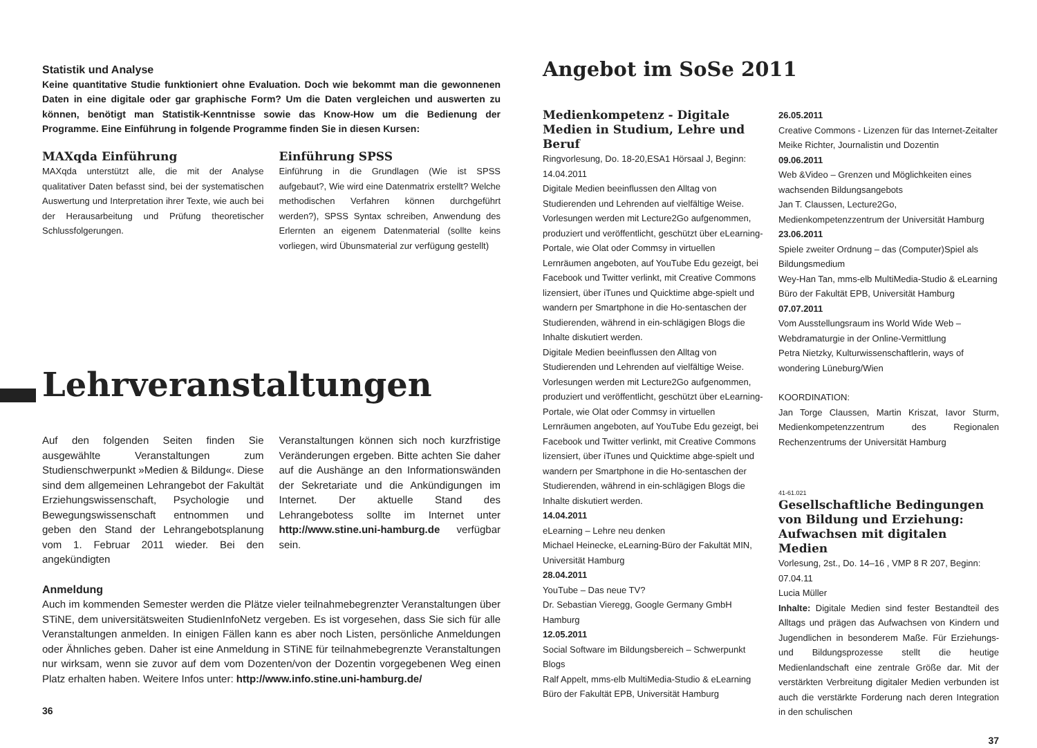Statistik und Analyse
Keine quantitative Studie funktioniert ohne Evaluation. Doch wie bekommt man die gewonnenen Daten in eine digitale oder gar graphische Form? Um die Daten vergleichen und auswerten zu können, benötigt man Statistik-Kenntnisse sowie das Know-How um die Bedienung der Programme. Eine Einführung in folgende Programme finden Sie in diesen Kursen:
MAXqda Einführung
MAXqda unterstützt alle, die mit der Analyse qualitativer Daten befasst sind, bei der systematischen Auswertung und Interpretation ihrer Texte, wie auch bei der Herausarbeitung und Prüfung theoretischer Schlussfolgerungen.
Einführung SPSS
Einführung in die Grundlagen (Wie ist SPSS aufgebaut?, Wie wird eine Datenmatrix erstellt? Welche methodischen Verfahren können durchgeführt werden?), SPSS Syntax schreiben, Anwendung des Erlernten an eigenem Datenmaterial (sollte keins vorliegen, wird Übunsmaterial zur verfügung gestellt)
Lehrveranstaltungen
Auf den folgenden Seiten finden Sie ausgewählte Veranstaltungen zum Studienschwerpunkt »Medien & Bildung«. Diese sind dem allgemeinen Lehrangebot der Fakultät Erziehungswissenschaft, Psychologie und Bewegungswissenschaft entnommen und geben den Stand der Lehrangebotsplanung vom 1. Februar 2011 wieder. Bei den angekündigten
Veranstaltungen können sich noch kurzfristige Veränderungen ergeben. Bitte achten Sie daher auf die Aushänge an den Informationswänden der Sekretariate und die Ankündigungen im Internet. Der aktuelle Stand des Lehrangebotess sollte im Internet unter http://www.stine.uni-hamburg.de verfügbar sein.
Anmeldung
Auch im kommenden Semester werden die Plätze vieler teilnahmebegrenzter Veranstaltungen über STiNE, dem universitätsweiten StudienInfoNetz vergeben. Es ist vorgesehen, dass Sie sich für alle Veranstaltungen anmelden. In einigen Fällen kann es aber noch Listen, persönliche Anmeldungen oder Ähnliches geben. Daher ist eine Anmeldung in STiNE für teilnahmebegrenzte Veranstaltungen nur wirksam, wenn sie zuvor auf dem vom Dozenten/von der Dozentin vorgegebenen Weg einen Platz erhalten haben. Weitere Infos unter: http://www.info.stine.uni-hamburg.de/
36
Angebot im SoSe 2011
Medienkompetenz - Digitale Medien in Studium, Lehre und Beruf
Ringvorlesung, Do. 18-20,ESA1 Hörsaal J, Beginn: 14.04.2011
Digitale Medien beeinflussen den Alltag von Studierenden und Lehrenden auf vielfältige Weise. Vorlesungen werden mit Lecture2Go aufgenommen, produziert und veröffentlicht, geschützt über eLearning-Portale, wie Olat oder Commsy in virtuellen Lernräumen angeboten, auf YouTube Edu gezeigt, bei Facebook und Twitter verlinkt, mit Creative Commons lizensiert, über iTunes und Quicktime abge-spielt und wandern per Smartphone in die Ho-sentaschen der Studierenden, während in ein-schlägigen Blogs die Inhalte diskutiert werden.
Digitale Medien beeinflussen den Alltag von Studierenden und Lehrenden auf vielfältige Weise. Vorlesungen werden mit Lecture2Go aufgenommen, produziert und veröffentlicht, geschützt über eLearning-Portale, wie Olat oder Commsy in virtuellen Lernräumen angeboten, auf YouTube Edu gezeigt, bei Facebook und Twitter verlinkt, mit Creative Commons lizensiert, über iTunes und Quicktime abge-spielt und wandern per Smartphone in die Ho-sentaschen der Studierenden, während in ein-schlägigen Blogs die Inhalte diskutiert werden.
14.04.2011
eLearning – Lehre neu denken
Michael Heinecke, eLearning-Büro der Fakultät MIN, Universität Hamburg
28.04.2011
YouTube – Das neue TV?
Dr. Sebastian Vieregg, Google Germany GmbH Hamburg
12.05.2011
Social Software im Bildungsbereich – Schwerpunkt Blogs
Ralf Appelt, mms-elb MultiMedia-Studio & eLearning Büro der Fakultät EPB, Universität Hamburg
26.05.2011
Creative Commons - Lizenzen für das Internet-Zeitalter
Meike Richter, Journalistin und Dozentin
09.06.2011
Web &Video – Grenzen und Möglichkeiten eines wachsenden Bildungsangebots
Jan T. Claussen, Lecture2Go, Medienkompetenzzentrum der Universität Hamburg
23.06.2011
Spiele zweiter Ordnung – das (Computer)Spiel als Bildungsmedium
Wey-Han Tan, mms-elb MultiMedia-Studio & eLearning Büro der Fakultät EPB, Universität Hamburg
07.07.2011
Vom Ausstellungsraum ins World Wide Web – Webdramaturgie in der Online-Vermittlung
Petra Nietzky, Kulturwissenschaftlerin, ways of wondering Lüneburg/Wien
KOORDINATION:
Jan Torge Claussen, Martin Kriszat, Iavor Sturm, Medienkompetenzzentrum des Regionalen Rechenzentrums der Universität Hamburg
41-61.021
Gesellschaftliche Bedingungen von Bildung und Erziehung: Aufwachsen mit digitalen Medien
Vorlesung, 2st., Do. 14–16 , VMP 8 R 207, Beginn: 07.04.11
Lucia Müller
Inhalte: Digitale Medien sind fester Bestandteil des Alltags und prägen das Aufwachsen von Kindern und Jugendlichen in besonderem Maße. Für Erziehungs- und Bildungsprozesse stellt die heutige Medienlandschaft eine zentrale Größe dar. Mit der verstärkten Verbreitung digitaler Medien verbunden ist auch die verstärkte Forderung nach deren Integration in den schulischen
37